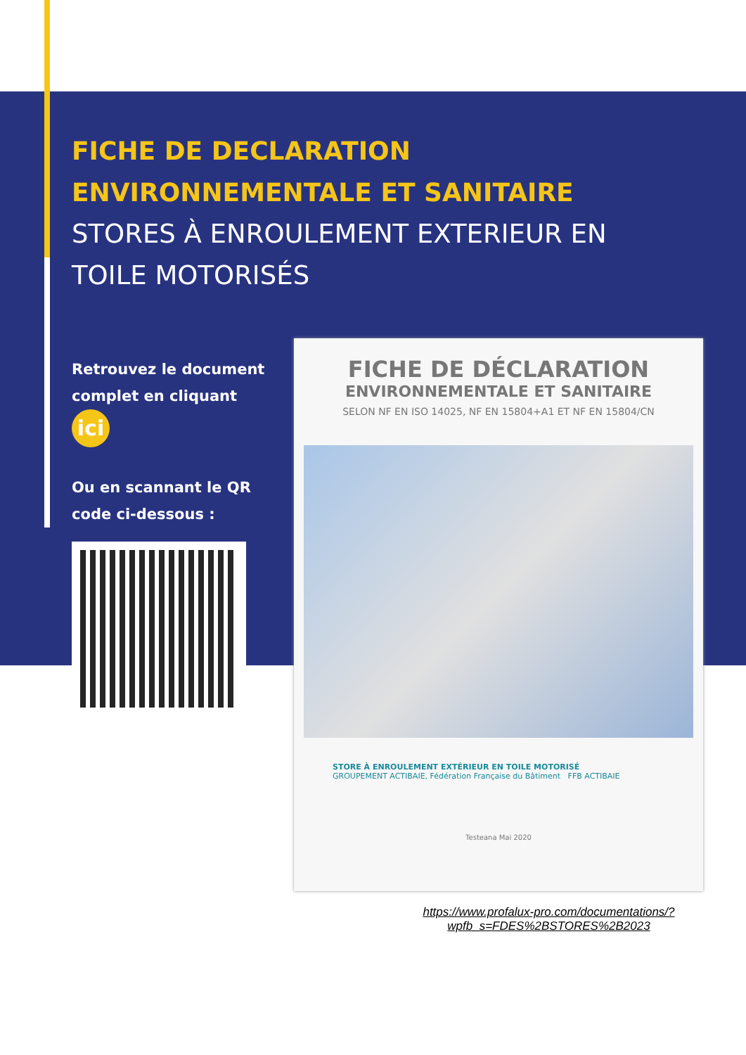FICHE DE DECLARATION
ENVIRONNEMENTALE ET SANITAIRE
STORES À ENROULEMENT EXTERIEUR EN
TOILE MOTORISÉS
Retrouvez le document complet en cliquant ici
Ou en scannant le QR code ci-dessous :
FICHE DE DÉCLARATION
ENVIRONNEMENTALE ET SANITAIRE
SELON NF EN ISO 14025, NF EN 15804+A1 ET NF EN 15804/CN
STORE À ENROULEMENT EXTÉRIEUR EN TOILE MOTORISÉ
GROUPEMENT ACTIBAIE, Fédération Française du Bâtiment FFB ACTIBAIE
Testeana Mai 2020
https://www.profalux-pro.com/documentations/?
wpfb_s=FDES%2BSTORES%2B2023